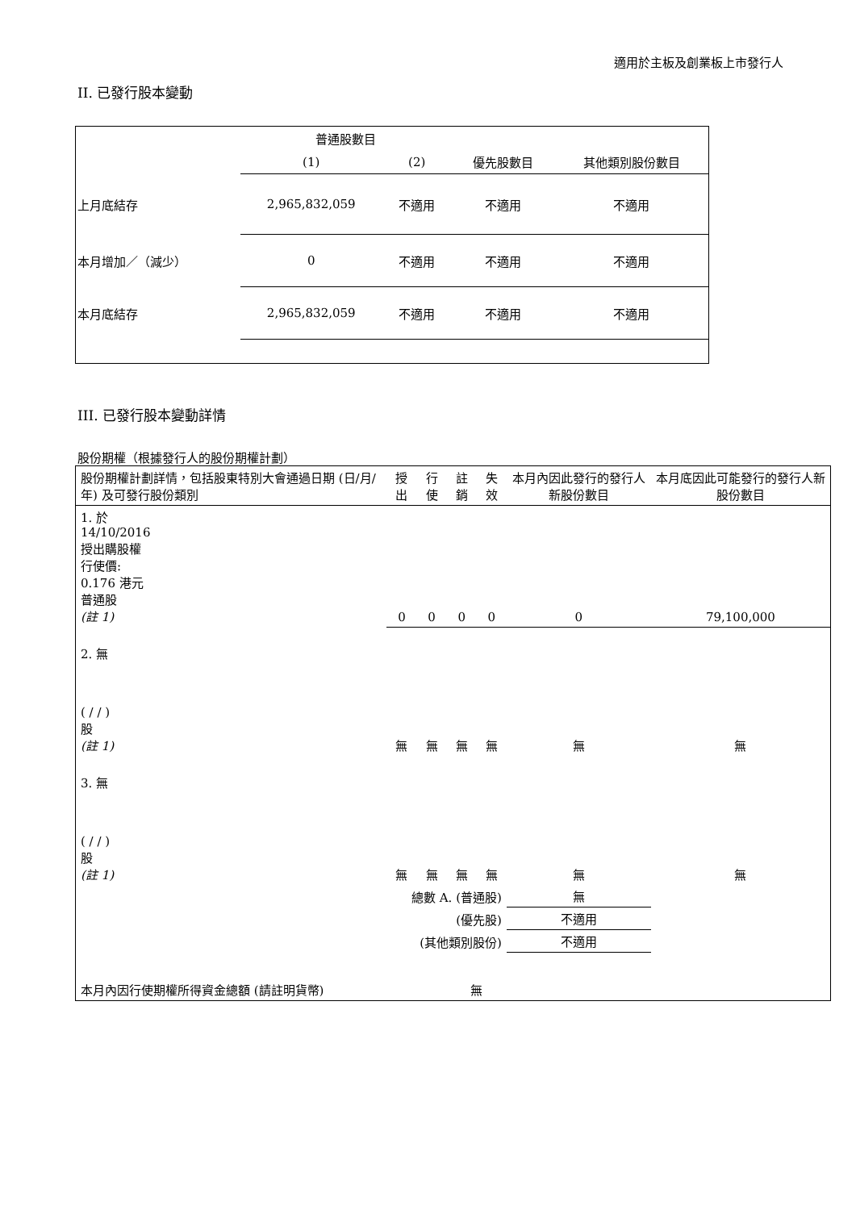適用於主板及創業板上市發行人
II. 已發行股本變動
| | 普通股數目 | | | |
| | (1) | (2) | 優先股數目 | 其他類別股份數目 |
| 上月底結存 | 2,965,832,059 | 不適用 | 不適用 | 不適用 |
| 本月增加／（減少） | 0 | 不適用 | 不適用 | 不適用 |
| 本月底結存 | 2,965,832,059 | 不適用 | 不適用 | 不適用 |
III. 已發行股本變動詳情
股份期權（根據發行人的股份期權計劃）
| 股份期權計劃詳情，包括股東特別大會通過日期 (日/月/年) 及可發行股份類別 | 授出 | 行使 | 註銷 | 失效 | 本月內因此發行的發行人新股份數目 | 本月底因此可能發行的發行人新股份數目 |
| 1. 於 14/10/2016 授出購股權 行使價: 0.176 港元 普通股 (註 1) | 0 | 0 | 0 | 0 | 0 | 79,100,000 |
| 2. 無 ( / / ) 股 (註 1) | 無 | 無 | 無 | 無 | 無 | 無 |
| 3. 無 ( / / ) 股 (註 1) | 無 | 無 | 無 | 無 | 無 | 無 |
| 總數 A. (普通股) | | | | | 無 | |
| (優先股) | | | | | 不適用 | |
| (其他類別股份) | | | | | 不適用 | |
| 本月內因行使期權所得資金總額 (請註明貨幣) | | | 無 | | | |